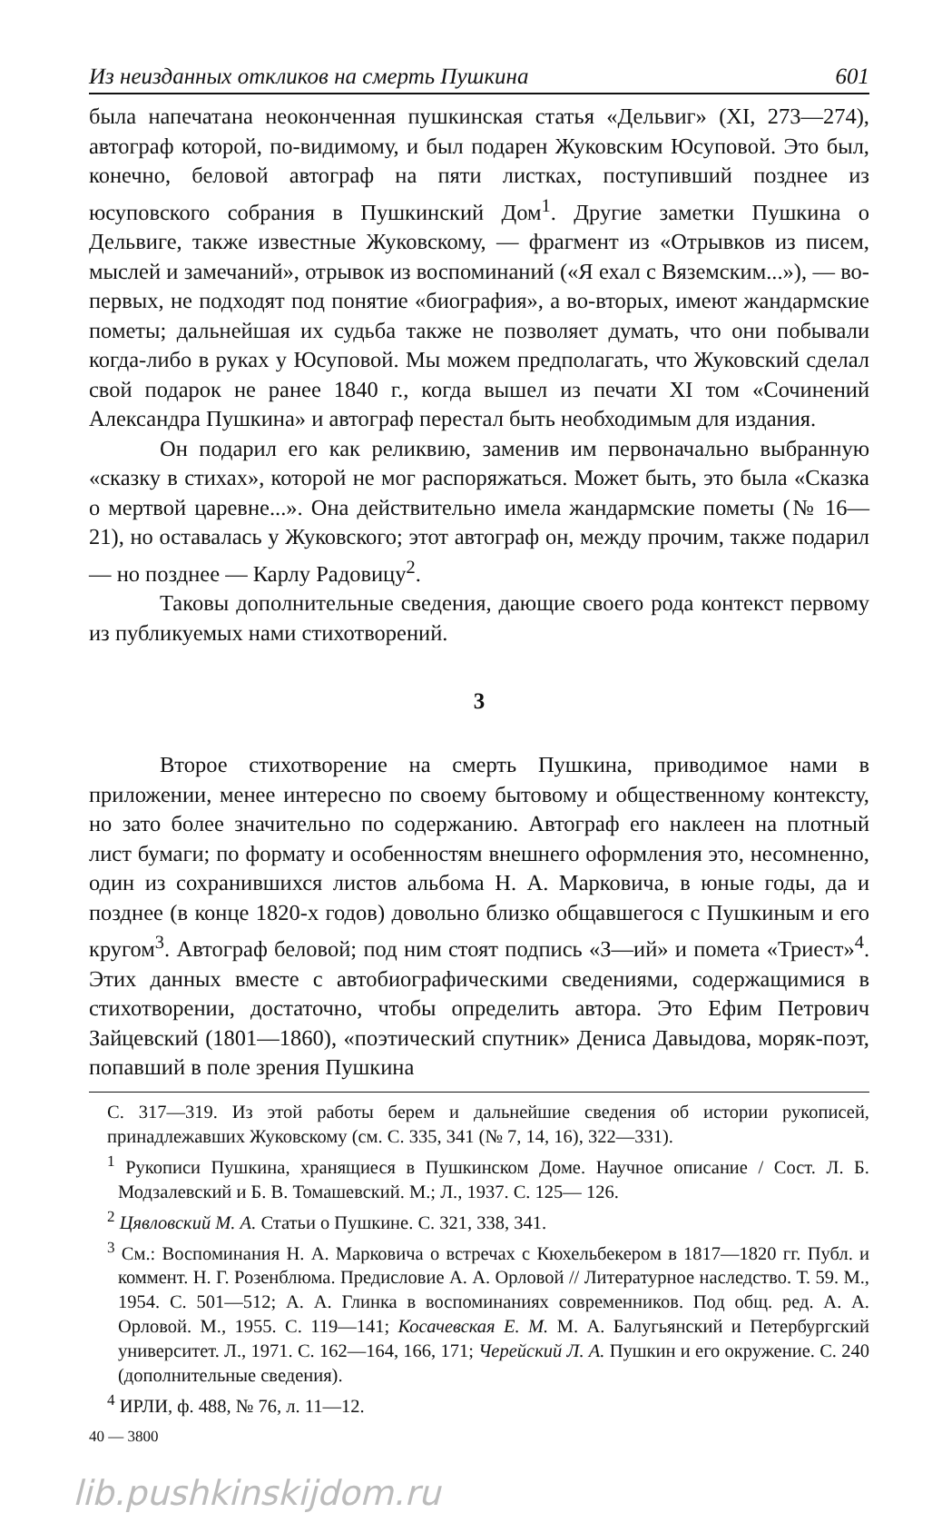Из неизданных откликов на смерть Пушкина 601
была напечатана неоконченная пушкинская статья «Дельвиг» (XI, 273—274), автограф которой, по-видимому, и был подарен Жуковским Юсуповой. Это был, конечно, беловой автограф на пяти листках, поступивший позднее из юсуповского собрания в Пушкинский Дом<sup>1</sup>. Другие заметки Пушкина о Дельвиге, также известные Жуковскому, — фрагмент из «Отрывков из писем, мыслей и замечаний», отрывок из воспоминаний («Я ехал с Вяземским...»), — во-первых, не подходят под понятие «биография», а во-вторых, имеют жандармские пометы; дальнейшая их судьба также не позволяет думать, что они побывали когда-либо в руках у Юсуповой. Мы можем предполагать, что Жуковский сделал свой подарок не ранее 1840 г., когда вышел из печати XI том «Сочинений Александра Пушкина» и автограф перестал быть необходимым для издания.
Он подарил его как реликвию, заменив им первоначально выбранную «сказку в стихах», которой не мог распоряжаться. Может быть, это была «Сказка о мертвой царевне...». Она действительно имела жандармские пометы (№ 16—21), но оставалась у Жуковского; этот автограф он, между прочим, также подарил — но позднее — Карлу Радовицу<sup>2</sup>.
Таковы дополнительные сведения, дающие своего рода контекст первому из публикуемых нами стихотворений.
3
Второе стихотворение на смерть Пушкина, приводимое нами в приложении, менее интересно по своему бытовому и общественному контексту, но зато более значительно по содержанию. Автограф его наклеен на плотный лист бумаги; по формату и особенностям внешнего оформления это, несомненно, один из сохранившихся листов альбома Н. А. Марковича, в юные годы, да и позднее (в конце 1820-х годов) довольно близко общавшегося с Пушкиным и его кругом<sup>3</sup>. Автограф беловой; под ним стоят подпись «З—ий» и помета «Триест»<sup>4</sup>. Этих данных вместе с автобиографическими сведениями, содержащимися в стихотворении, достаточно, чтобы определить автора. Это Ефим Петрович Зайцевский (1801—1860), «поэтический спутник» Дениса Давыдова, моряк-поэт, попавший в поле зрения Пушкина
С. 317—319. Из этой работы берем и дальнейшие сведения об истории рукописей, принадлежавших Жуковскому (см. С. 335, 341 (№ 7, 14, 16), 322—331).
<sup>1</sup> Рукописи Пушкина, хранящиеся в Пушкинском Доме. Научное описание / Сост. Л. Б. Модзалевский и Б. В. Томашевский. М.; Л., 1937. С. 125— 126.
<sup>2</sup> Цявловский М. А. Статьи о Пушкине. С. 321, 338, 341.
<sup>3</sup> См.: Воспоминания Н. А. Марковича о встречах с Кюхельбекером в 1817—1820 гг. Публ. и коммент. Н. Г. Розенблюма. Предисловие А. А. Орловой // Литературное наследство. Т. 59. М., 1954. С. 501—512; А. А. Глинка в воспоминаниях современников. Под общ. ред. А. А. Орловой. М., 1955. С. 119—141; Косачевская Е. М. М. А. Балугьянский и Петербургский университет. Л., 1971. С. 162—164, 166, 171; Черейский Л. А. Пушкин и его окружение. С. 240 (дополнительные сведения).
<sup>4</sup> ИРЛИ, ф. 488, № 76, л. 11—12.
40 — 3800
lib.pushkinskijdom.ru